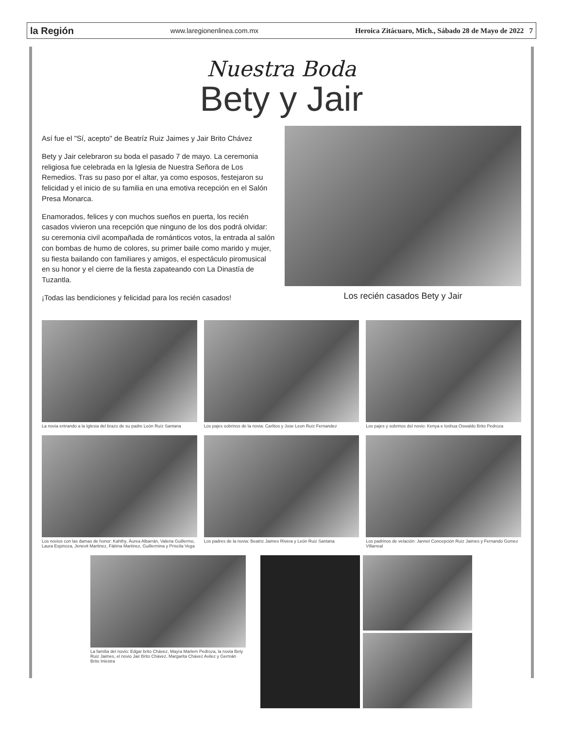la Región www.laregionenlinea.com.mx Heroica Zitácuaro, Mich., Sábado 28 de Mayo de 2022 7
Nuestra Boda
Bety y Jair
Así fue el "Sí, acepto" de Beatríz Ruiz Jaimes y Jair Brito Chávez
Bety y Jair celebraron su boda el pasado 7 de mayo. La ceremonia religiosa fue celebrada en la Iglesia de Nuestra Señora de Los Remedios. Tras su paso por el altar, ya como esposos, festejaron su felicidad y el inicio de su familia en una emotiva recepción en el Salón Presa Monarca.
Enamorados, felices y con muchos sueños en puerta, los recién casados vivieron una recepción que ninguno de los dos podrá olvidar: su ceremonia civil acompañada de románticos votos, la entrada al salón con bombas de humo de colores, su primer baile como marido y mujer, su fiesta bailando con familiares y amigos, el espectáculo piromusical en su honor y el cierre de la fiesta zapateando con La Dinastía de Tuzantla.
¡Todas las bendiciones y felicidad para los recién casados!
Los recién casados Bety y Jair
La novia entrando a la Iglesia del brazo de su padre León Ruíz Santana
Los pajes sobrinos de la novia: Carlitos y Jose Leon Ruíz Fernandez
Los pajes y sobrinos del novio: Kenya e Ioshua Oswaldo Brito Pedroza
Los novios con las damas de honor: Kahthy, Áurea Albarrán, Valeria Guillermo, Laura Espinoza, Jenevit Martinez, Fátima Martinez, Guillermina y Priscila Vega
Los padres de la novia: Beatriz Jaimes Rivera y León Ruiz Santana
Los padrinos de velación: Jannet Concepción Ruíz Jaimes y Fernando Gomez Villarreal
La familia del novio: Edgar brito Chávez, Mayra Marlem Pedroza, la novia Bety Ruiz Jaimes, el novio Jair Brito Chávez, Margarita Chávez Avilez y Germán Brito Iniestra